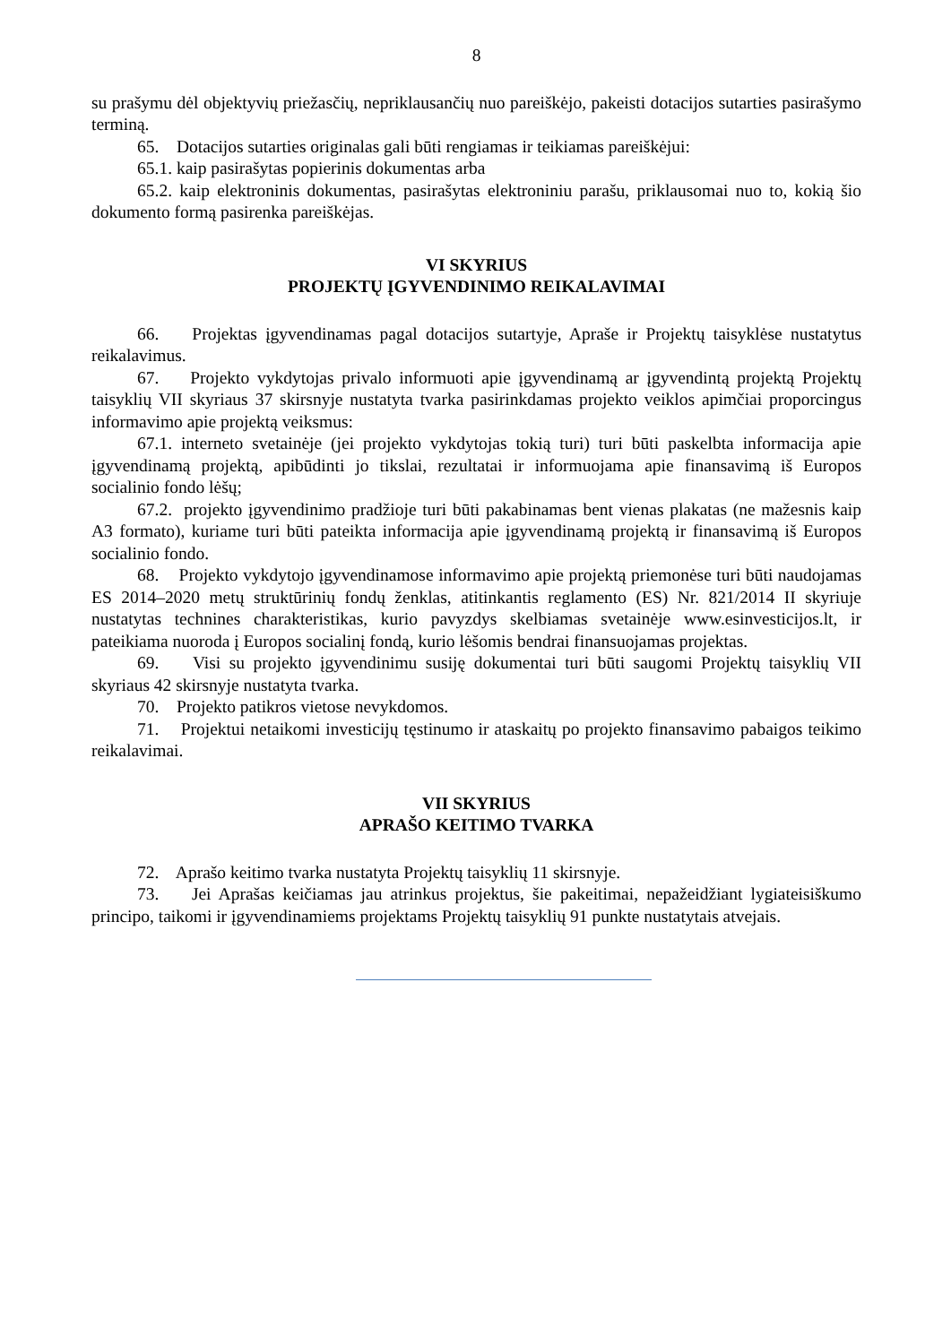8
su prašymu dėl objektyvių priežasčių, nepriklausančių nuo pareiškėjo, pakeisti dotacijos sutarties pasirašymo terminą.
65. Dotacijos sutarties originalas gali būti rengiamas ir teikiamas pareiškėjui:
65.1. kaip pasirašytas popierinis dokumentas arba
65.2. kaip elektroninis dokumentas, pasirašytas elektroniniu parašu, priklausomai nuo to, kokią šio dokumento formą pasirenka pareiškėjas.
VI SKYRIUS
PROJEKTŲ ĮGYVENDINIMO REIKALAVIMAI
66. Projektas įgyvendinamas pagal dotacijos sutartyje, Apraše ir Projektų taisyklėse nustatytus reikalavimus.
67. Projekto vykdytojas privalo informuoti apie įgyvendinamą ar įgyvendintą projektą Projektų taisyklių VII skyriaus 37 skirsnyje nustatyta tvarka pasirinkdamas projekto veiklos apimčiai proporcingus informavimo apie projektą veiksmus:
67.1. interneto svetainėje (jei projekto vykdytojas tokią turi) turi būti paskelbta informacija apie įgyvendinamą projektą, apibūdinti jo tikslai, rezultatai ir informuojama apie finansavimą iš Europos socialinio fondo lėšų;
67.2. projekto įgyvendinimo pradžioje turi būti pakabinamas bent vienas plakatas (ne mažesnis kaip A3 formato), kuriame turi būti pateikta informacija apie įgyvendinamą projektą ir finansavimą iš Europos socialinio fondo.
68. Projekto vykdytojo įgyvendinamose informavimo apie projektą priemonėse turi būti naudojamas ES 2014–2020 metų struktūrinių fondų ženklas, atitinkantis reglamento (ES) Nr. 821/2014 II skyriuje nustatytas technines charakteristikas, kurio pavyzdys skelbiamas svetainėje www.esinvesticijos.lt, ir pateikiama nuoroda į Europos socialinį fondą, kurio lėšomis bendrai finansuojamas projektas.
69. Visi su projekto įgyvendinimu susiję dokumentai turi būti saugomi Projektų taisyklių VII skyriaus 42 skirsnyje nustatyta tvarka.
70. Projekto patikros vietose nevykdomos.
71. Projektui netaikomi investicijų tęstinumo ir ataskaitų po projekto finansavimo pabaigos teikimo reikalavimai.
VII SKYRIUS
APRAŠO KEITIMO TVARKA
72. Aprašo keitimo tvarka nustatyta Projektų taisyklių 11 skirsnyje.
73. Jei Aprašas keičiamas jau atrinkus projektus, šie pakeitimai, nepažeidžiant lygiateisiškumo principo, taikomi ir įgyvendinamiems projektams Projektų taisyklių 91 punkte nustatytais atvejais.